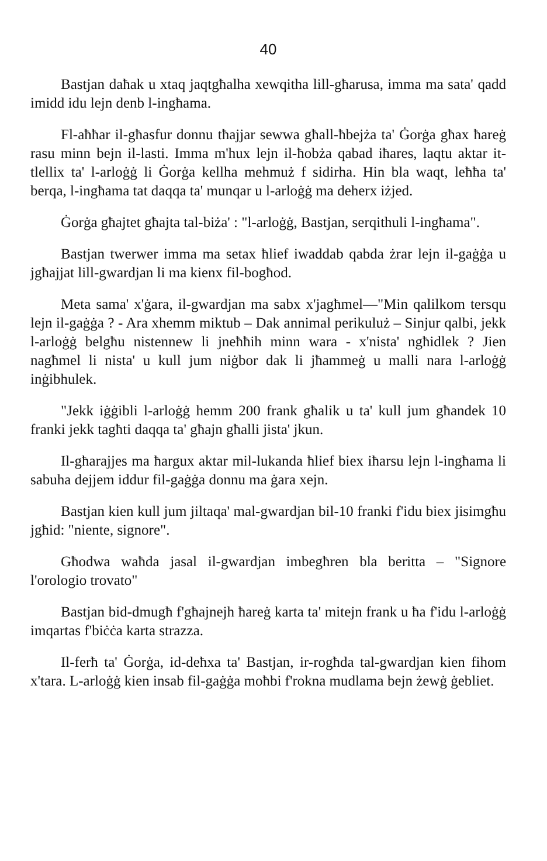40
Bastjan daħak u xtaq jaqtgħalha xewqitha lill-għarusa, imma ma sata' qadd imidd idu lejn denb l-ingħama.
Fl-aħħar il-għasfur donnu tħajjar sewwa għall-ħbejża ta' Ġorġa għax ħareġ rasu minn bejn il-lasti. Imma m'hux lejn il-ħobża qabad iħares, laqtu aktar it-tlellix ta' l-arloġġ li Ġorġa kellha mehmuż f sidirha. Hin bla waqt, leħħa ta' berqa, l-ingħama tat daqqa ta' munqar u l-arloġġ ma deherx iżjed.
Ġorġa għajtet għajta tal-biża' : "l-arloġġ, Bastjan, serqithuli l-ingħama".
Bastjan twerwer imma ma setax ħlief iwaddab qabda żrar lejn il-gaġġa u jgħajjat lill-gwardjan li ma kienx fil-bogħod.
Meta sama' x'ġara, il-gwardjan ma sabx x'jagħmel—"Min qalilkom tersqu lejn il-gaġġa ? - Ara xhemm miktub – Dak annimal perikuluż – Sinjur qalbi, jekk l-arloġġ belgħu nistennew li jneħħih minn wara - x'nista' ngħidlek ? Jien nagħmel li nista' u kull jum niġbor dak li jħammeġ u malli nara l-arloġġ inġibhulek.
"Jekk iġġibli l-arloġġ hemm 200 frank għalik u ta' kull jum għandek 10 franki jekk tagħti daqqa ta' għajn għalli jista' jkun.
Il-għarajjes ma ħargux aktar mil-lukanda ħlief biex iħarsu lejn l-ingħama li sabuha dejjem iddur fil-gaġġa donnu ma ġara xejn.
Bastjan kien kull jum jiltaqa' mal-gwardjan bil-10 franki f'idu biex jisimgħu jgħid: "niente, signore".
Għodwa waħda jasal il-gwardjan imbegħren bla beritta – "Signore l'orologio trovato"
Bastjan bid-dmugħ f'għajnejh ħareġ karta ta' mitejn frank u ħa f'idu l-arloġġ imqartas f'biċċa karta strazza.
Il-ferħ ta' Ġorġa, id-deħxa ta' Bastjan, ir-rogħda tal-gwardjan kien fihom x'tara. L-arloġġ kien insab fil-gaġġa moħbi f'rokna mudlama bejn żewġ ġebliet.